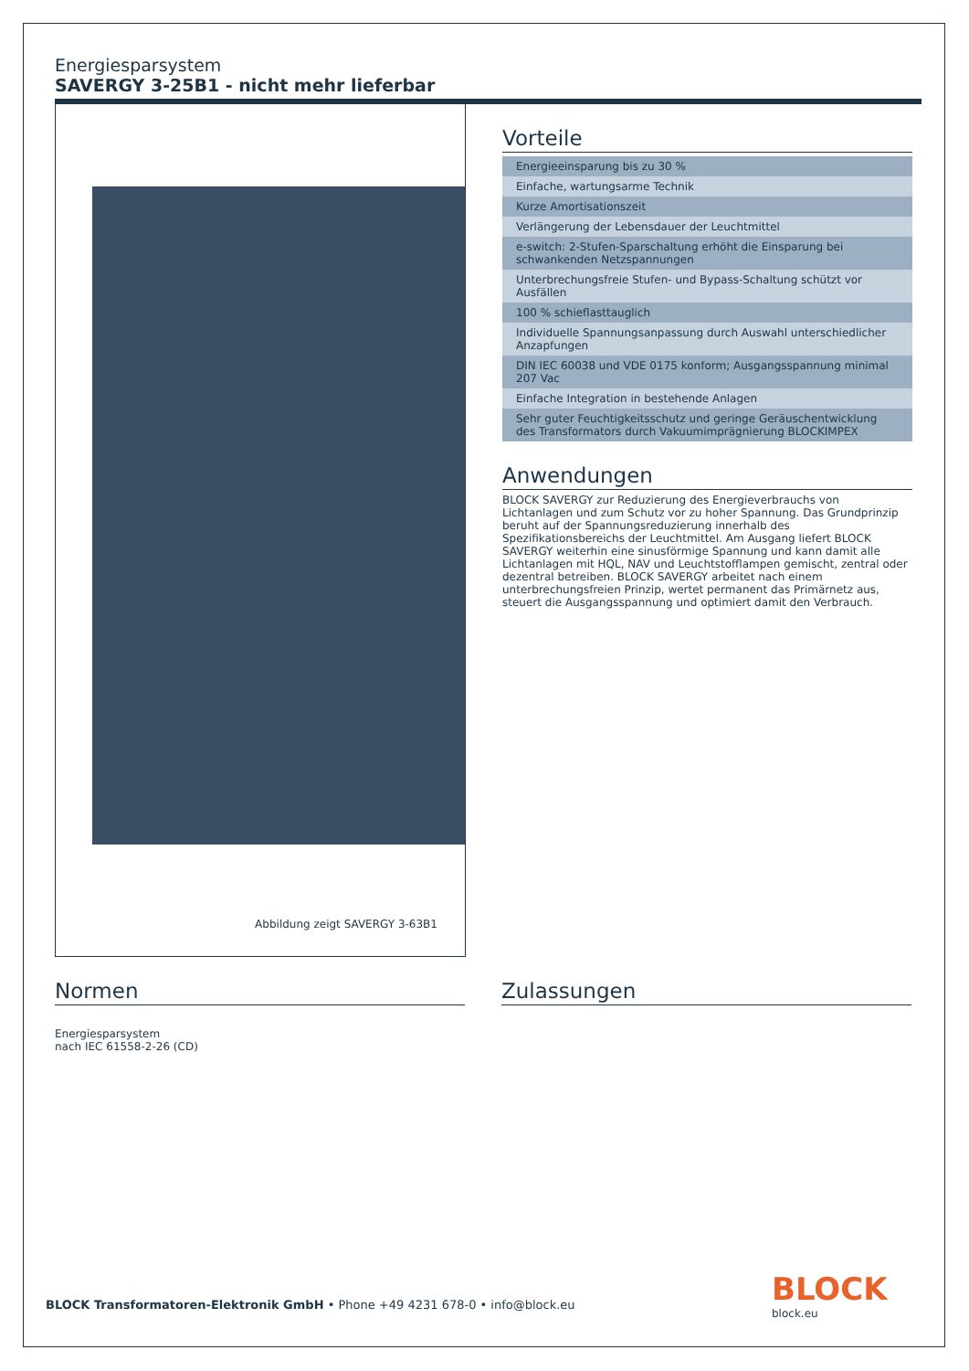Energiesparsystem
SAVERGY 3-25B1 - nicht mehr lieferbar
Abbildung zeigt SAVERGY 3-63B1
Vorteile
| Energieeinsparung bis zu 30 % |
| Einfache, wartungsarme Technik |
| Kurze Amortisationszeit |
| Verlängerung der Lebensdauer der Leuchtmittel |
| e-switch: 2-Stufen-Sparschaltung erhöht die Einsparung bei schwankenden Netzspannungen |
| Unterbrechungsfreie Stufen- und Bypass-Schaltung schützt vor Ausfällen |
| 100 % schieflasttauglich |
| Individuelle Spannungsanpassung durch Auswahl unterschiedlicher Anzapfungen |
| DIN IEC 60038 und VDE 0175 konform; Ausgangsspannung minimal 207 Vac |
| Einfache Integration in bestehende Anlagen |
| Sehr guter Feuchtigkeitsschutz und geringe Geräuschentwicklung des Transformators durch Vakuumimprägnierung BLOCKIMPEX |
Anwendungen
BLOCK SAVERGY zur Reduzierung des Energieverbrauchs von Lichtanlagen und zum Schutz vor zu hoher Spannung. Das Grundprinzip beruht auf der Spannungsreduzierung innerhalb des Spezifikationsbereichs der Leuchtmittel. Am Ausgang liefert BLOCK SAVERGY weiterhin eine sinusförmige Spannung und kann damit alle Lichtanlagen mit HQL, NAV und Leuchtstofflampen gemischt, zentral oder dezentral betreiben. BLOCK SAVERGY arbeitet nach einem unterbrechungsfreien Prinzip, wertet permanent das Primärnetz aus, steuert die Ausgangsspannung und optimiert damit den Verbrauch.
Normen
Energiesparsystem
nach IEC 61558-2-26 (CD)
Zulassungen
BLOCK Transformatoren-Elektronik GmbH • Phone +49 4231 678-0 • info@block.eu
BLOCK
block.eu